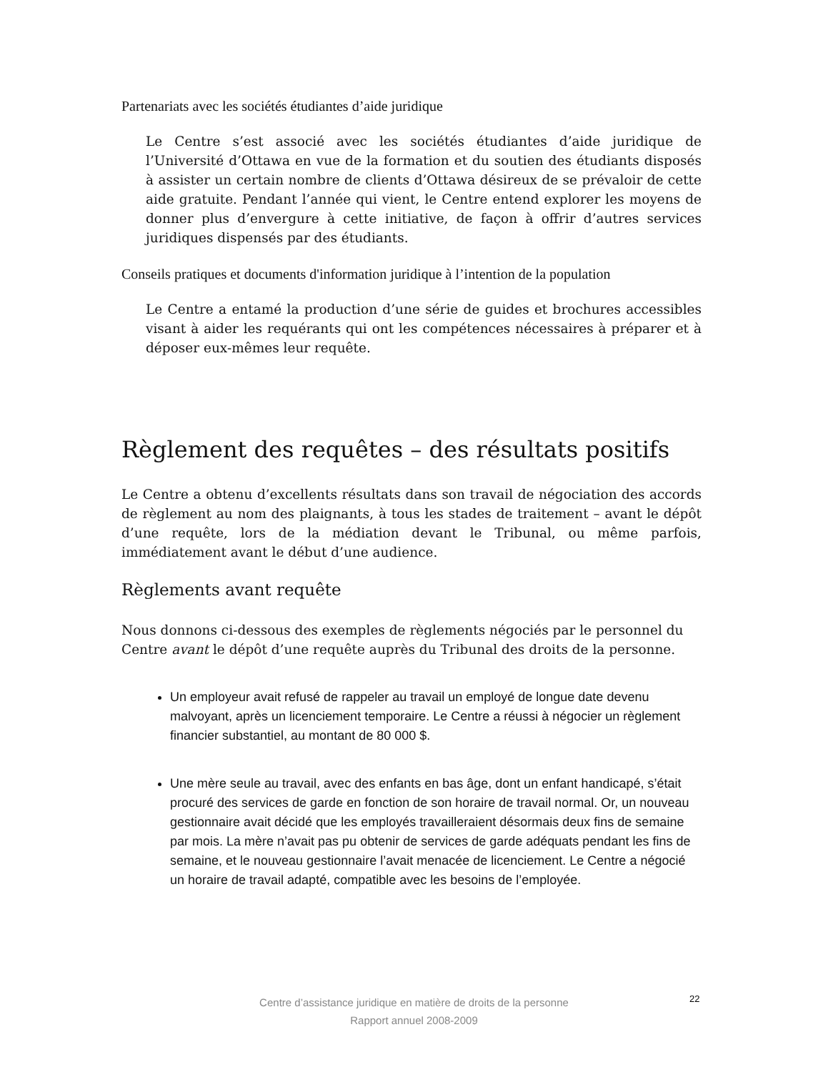Partenariats avec les sociétés étudiantes d’aide juridique
Le Centre s’est associé avec les sociétés étudiantes d’aide juridique de l’Université d’Ottawa en vue de la formation et du soutien des étudiants disposés à assister un certain nombre de clients d’Ottawa désireux de se prévaloir de cette aide gratuite. Pendant l’année qui vient, le Centre entend explorer les moyens de donner plus d’envergure à cette initiative, de façon à offrir d’autres services juridiques dispensés par des étudiants.
Conseils pratiques et documents d'information juridique à l’intention de la population
Le Centre a entamé la production d’une série de guides et brochures accessibles visant à aider les requérants qui ont les compétences nécessaires à préparer et à déposer eux-mêmes leur requête.
Règlement des requêtes – des résultats positifs
Le Centre a obtenu d’excellents résultats dans son travail de négociation des accords de règlement au nom des plaignants, à tous les stades de traitement – avant le dépôt d’une requête, lors de la médiation devant le Tribunal, ou même parfois, immédiatement avant le début d’une audience.
Règlements avant requête
Nous donnons ci-dessous des exemples de règlements négociés par le personnel du Centre avant le dépôt d’une requête auprès du Tribunal des droits de la personne.
Un employeur avait refusé de rappeler au travail un employé de longue date devenu malvoyant, après un licenciement temporaire. Le Centre a réussi à négocier un règlement financier substantiel, au montant de 80 000 $.
Une mère seule au travail, avec des enfants en bas âge, dont un enfant handicapé, s’était procuré des services de garde en fonction de son horaire de travail normal. Or, un nouveau gestionnaire avait décidé que les employés travailleraient désormais deux fins de semaine par mois. La mère n’avait pas pu obtenir de services de garde adéquats pendant les fins de semaine, et le nouveau gestionnaire l’avait menacée de licenciement. Le Centre a négocié un horaire de travail adapté, compatible avec les besoins de l’employée.
Centre d’assistance juridique en matière de droits de la personne
Rapport annuel 2008-2009
22